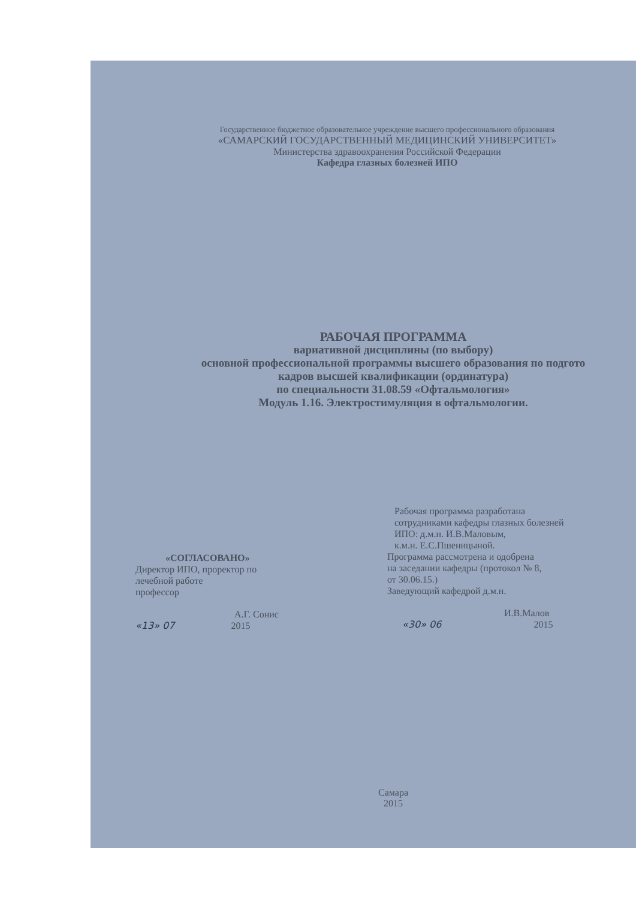Государственное бюджетное образовательное учреждение высшего профессионального образования
«САМАРСКИЙ ГОСУДАРСТВЕННЫЙ МЕДИЦИНСКИЙ УНИВЕРСИТЕТ»
Министерства здравоохранения Российской Федерации
Кафедра глазных болезней ИПО
РАБОЧАЯ ПРОГРАММА
вариативной дисциплины (по выбору)
основной профессиональной программы высшего образования по подгото
кадров высшей квалификации (ординатура)
по специальности 31.08.59 «Офтальмология»
Модуль 1.16. Электростимуляция в офтальмологии.
«СОГЛАСОВАНО»
Директор ИПО, проректор по
лечебной работе
профессор
А.Г. Сонис
«13» 07 2015
Рабочая программа разработана
сотрудниками кафедры глазных болезней
ИПО: д.м.н. И.В.Маловым,
к.м.н. Е.С.Пшеницыной.
Программа рассмотрена и одобрена
на заседании кафедры (протокол № 8,
от 30.06.15.)
Заведующий кафедрой д.м.н.
И.В.Малов
«30» 06 2015
Самара
2015